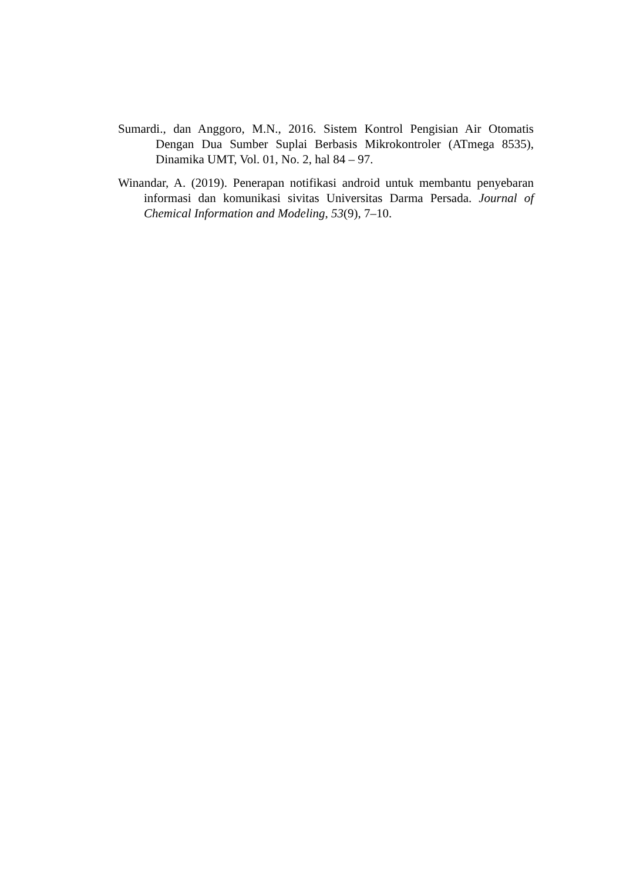Sumardi., dan Anggoro, M.N., 2016. Sistem Kontrol Pengisian Air Otomatis Dengan Dua Sumber Suplai Berbasis Mikrokontroler (ATmega 8535), Dinamika UMT, Vol. 01, No. 2, hal 84 – 97.
Winandar, A. (2019). Penerapan notifikasi android untuk membantu penyebaran informasi dan komunikasi sivitas Universitas Darma Persada. Journal of Chemical Information and Modeling, 53(9), 7–10.